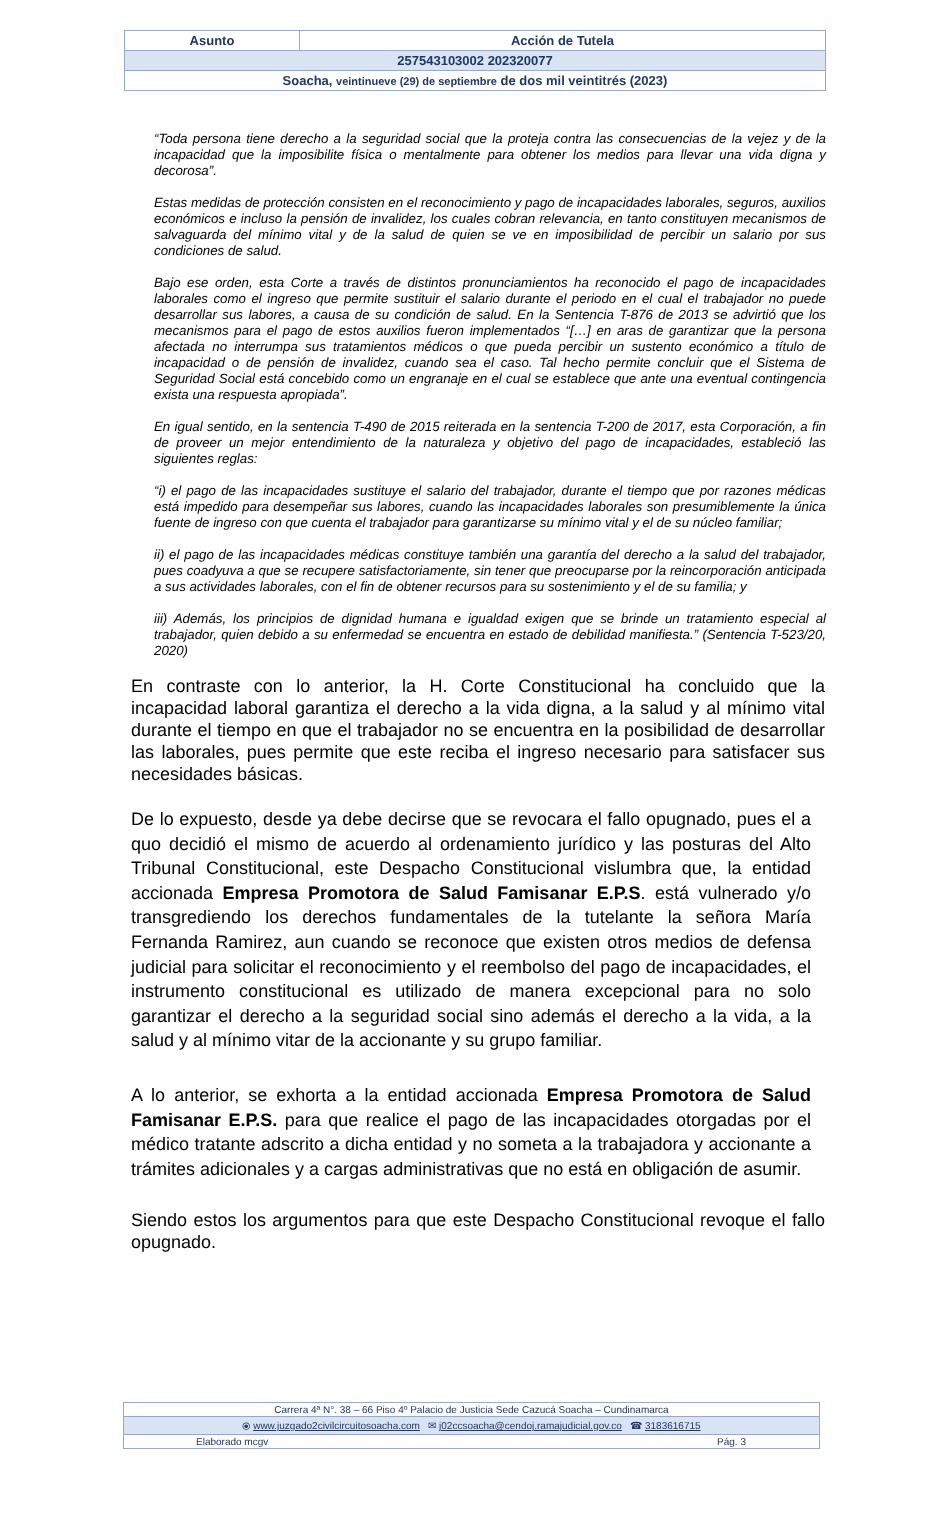| Asunto | Acción de Tutela |
| 257543103002 202320077 | |
| Soacha, veintinueve (29) de septiembre de dos mil veintitrés (2023) | |
“Toda persona tiene derecho a la seguridad social que la proteja contra las consecuencias de la vejez y de la incapacidad que la imposibilite física o mentalmente para obtener los medios para llevar una vida digna y decorosa”.
Estas medidas de protección consisten en el reconocimiento y pago de incapacidades laborales, seguros, auxilios económicos e incluso la pensión de invalidez, los cuales cobran relevancia, en tanto constituyen mecanismos de salvaguarda del mínimo vital y de la salud de quien se ve en imposibilidad de percibir un salario por sus condiciones de salud.
Bajo ese orden, esta Corte a través de distintos pronunciamientos ha reconocido el pago de incapacidades laborales como el ingreso que permite sustituir el salario durante el periodo en el cual el trabajador no puede desarrollar sus labores, a causa de su condición de salud. En la Sentencia T-876 de 2013 se advirtió que los mecanismos para el pago de estos auxilios fueron implementados “[…] en aras de garantizar que la persona afectada no interrumpa sus tratamientos médicos o que pueda percibir un sustento económico a título de incapacidad o de pensión de invalidez, cuando sea el caso. Tal hecho permite concluir que el Sistema de Seguridad Social está concebido como un engranaje en el cual se establece que ante una eventual contingencia exista una respuesta apropiada”.
En igual sentido, en la sentencia T-490 de 2015 reiterada en la sentencia T-200 de 2017, esta Corporación, a fin de proveer un mejor entendimiento de la naturaleza y objetivo del pago de incapacidades, estableció las siguientes reglas:
“i) el pago de las incapacidades sustituye el salario del trabajador, durante el tiempo que por razones médicas está impedido para desempeñar sus labores, cuando las incapacidades laborales son presumiblemente la única fuente de ingreso con que cuenta el trabajador para garantizarse su mínimo vital y el de su núcleo familiar;
ii) el pago de las incapacidades médicas constituye también una garantía del derecho a la salud del trabajador, pues coadyuva a que se recupere satisfactoriamente, sin tener que preocuparse por la reincorporación anticipada a sus actividades laborales, con el fin de obtener recursos para su sostenimiento y el de su familia; y
iii) Además, los principios de dignidad humana e igualdad exigen que se brinde un tratamiento especial al trabajador, quien debido a su enfermedad se encuentra en estado de debilidad manifiesta.” (Sentencia T-523/20, 2020)
En contraste con lo anterior, la H. Corte Constitucional ha concluido que la incapacidad laboral garantiza el derecho a la vida digna, a la salud y al mínimo vital durante el tiempo en que el trabajador no se encuentra en la posibilidad de desarrollar las laborales, pues permite que este reciba el ingreso necesario para satisfacer sus necesidades básicas.
De lo expuesto, desde ya debe decirse que se revocara el fallo opugnado, pues el a quo decidió el mismo de acuerdo al ordenamiento jurídico y las posturas del Alto Tribunal Constitucional, este Despacho Constitucional vislumbra que, la entidad accionada Empresa Promotora de Salud Famisanar E.P.S. está vulnerado y/o transgrediendo los derechos fundamentales de la tutelante la señora María Fernanda Ramirez, aun cuando se reconoce que existen otros medios de defensa judicial para solicitar el reconocimiento y el reembolso del pago de incapacidades, el instrumento constitucional es utilizado de manera excepcional para no solo garantizar el derecho a la seguridad social sino además el derecho a la vida, a la salud y al mínimo vitar de la accionante y su grupo familiar.
A lo anterior, se exhorta a la entidad accionada Empresa Promotora de Salud Famisanar E.P.S. para que realice el pago de las incapacidades otorgadas por el médico tratante adscrito a dicha entidad y no someta a la trabajadora y accionante a trámites adicionales y a cargas administrativas que no está en obligación de asumir.
Siendo estos los argumentos para que este Despacho Constitucional revoque el fallo opugnado.
| Carrera 4ª N°. 38 – 66 Piso 4º Palacio de Justicia Sede Cazucá Soacha – Cundinamarca |
| ⦿ www.juzgado2civilcircuitosoacha.com ✉ j02ccsoacha@cendoj.ramajudicial.gov.co ☎ 3183616715 |
| Elaborado mcgv Pág. 3 |